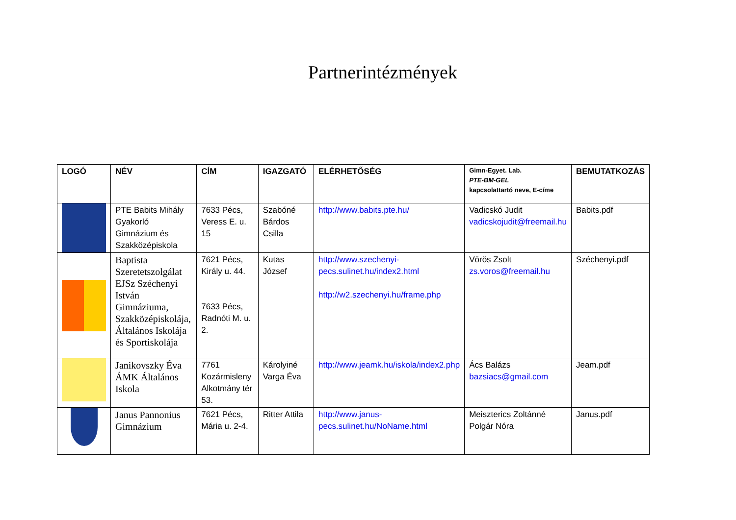Partnerintézmények
| LOGÓ | NÉV | CÍM | IGAZGATÓ | ELÉRHETŐSÉG | Gimn-Egyet. Lab. PTE-BM-GEL kapcsolattartó neve, E-címe | BEMUTATKOZÁS |
| --- | --- | --- | --- | --- | --- | --- |
| | PTE Babits Mihály Gyakorló Gimnázium és Szakközépiskola | 7633 Pécs, Veress E. u. 15 | Szabóné Bárdos Csilla | http://www.babits.pte.hu/ | Vadicskó Judit vadicskojudit@freemail.hu | Babits.pdf |
| | Baptista Szeretetszolgálat EJSz Széchenyi István Gimnáziuma, Szakközépiskolája, Általános Iskolája és Sportiskolája | 7621 Pécs, Király u. 44. 7633 Pécs, Radnóti M. u. 2. | Kutas József | http://www.szechenyi-pecs.sulinet.hu/index2.html http://w2.szechenyi.hu/frame.php | Vörös Zsolt zs.voros@freemail.hu | Széchenyi.pdf |
| | Janikovszky Éva ÁMK Általános Iskola | 7761 Kozármisleny Alkotmány tér 53. | Károlyiné Varga Éva | http://www.jeamk.hu/iskola/index2.php | Ács Balázs bazsiacs@gmail.com | Jeam.pdf |
| | Janus Pannonius Gimnázium | 7621 Pécs, Mária u. 2-4. | Ritter Attila | http://www.janus-pecs.sulinet.hu/NoName.html | Meiszterics Zoltánné Polgár Nóra | Janus.pdf |